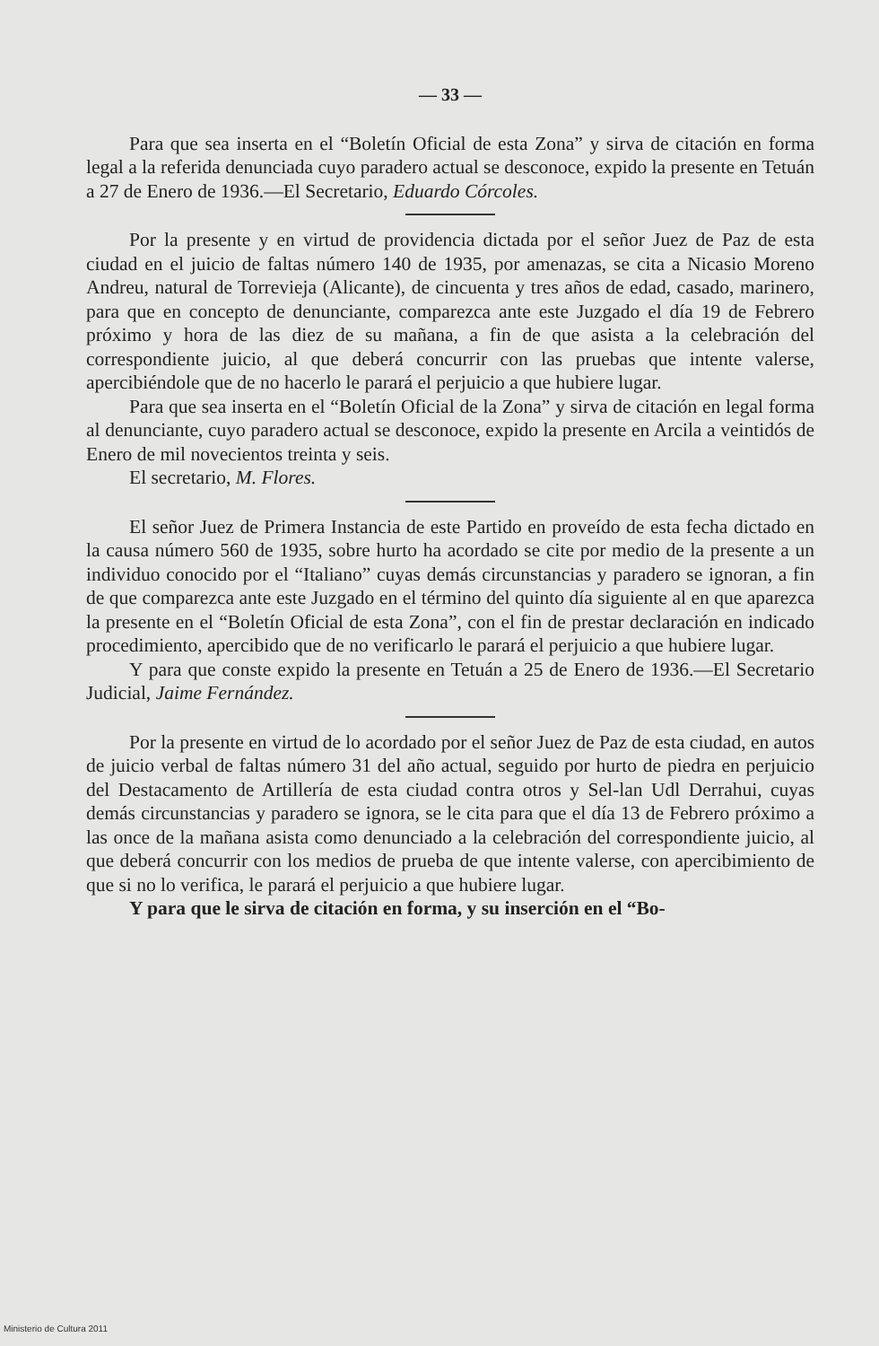— 33 —
Para que sea inserta en el “Boletín Oficial de esta Zona” y sirva de citación en forma legal a la referida denunciada cuyo paradero actual se desconoce, expido la presente en Tetuán a 27 de Enero de 1936.—El Secretario, Eduardo Córcoles.
Por la presente y en virtud de providencia dictada por el señor Juez de Paz de esta ciudad en el juicio de faltas número 140 de 1935, por amenazas, se cita a Nicasio Moreno Andreu, natural de Torrevieja (Alicante), de cincuenta y tres años de edad, casado, marinero, para que en concepto de denunciante, comparezca ante este Juzgado el día 19 de Febrero próximo y hora de las diez de su mañana, a fin de que asista a la celebración del correspondiente juicio, al que deberá concurrir con las pruebas que intente valerse, apercibiéndole que de no hacerlo le parará el perjuicio a que hubiere lugar.
Para que sea inserta en el “Boletín Oficial de la Zona” y sirva de citación en legal forma al denunciante, cuyo paradero actual se desconoce, expido la presente en Arcila a veintidós de Enero de mil novecientos treinta y seis.
El secretario, M. Flores.
El señor Juez de Primera Instancia de este Partido en proveído de esta fecha dictado en la causa número 560 de 1935, sobre hurto ha acordado se cite por medio de la presente a un individuo conocido por el “Italiano” cuyas demás circunstancias y paradero se ignoran, a fin de que comparezca ante este Juzgado en el término del quinto día siguiente al en que aparezca la presente en el “Boletín Oficial de esta Zona”, con el fin de prestar declaración en indicado procedimiento, apercibido que de no verificarlo le parará el perjuicio a que hubiere lugar.
Y para que conste expido la presente en Tetuán a 25 de Enero de 1936.—El Secretario Judicial, Jaime Fernández.
Por la presente en virtud de lo acordado por el señor Juez de Paz de esta ciudad, en autos de juicio verbal de faltas número 31 del año actual, seguido por hurto de piedra en perjuicio del Destacamento de Artillería de esta ciudad contra otros y Sel-lan Udl Derrahui, cuyas demás circunstancias y paradero se ignora, se le cita para que el día 13 de Febrero próximo a las once de la mañana asista como denunciado a la celebración del correspondiente juicio, al que deberá concurrir con los medios de prueba de que intente valerse, con apercibimiento de que si no lo verifica, le parará el perjuicio a que hubiere lugar.
Y para que le sirva de citación en forma, y su inserción en el “Bo-
Ministerio de Cultura 2011